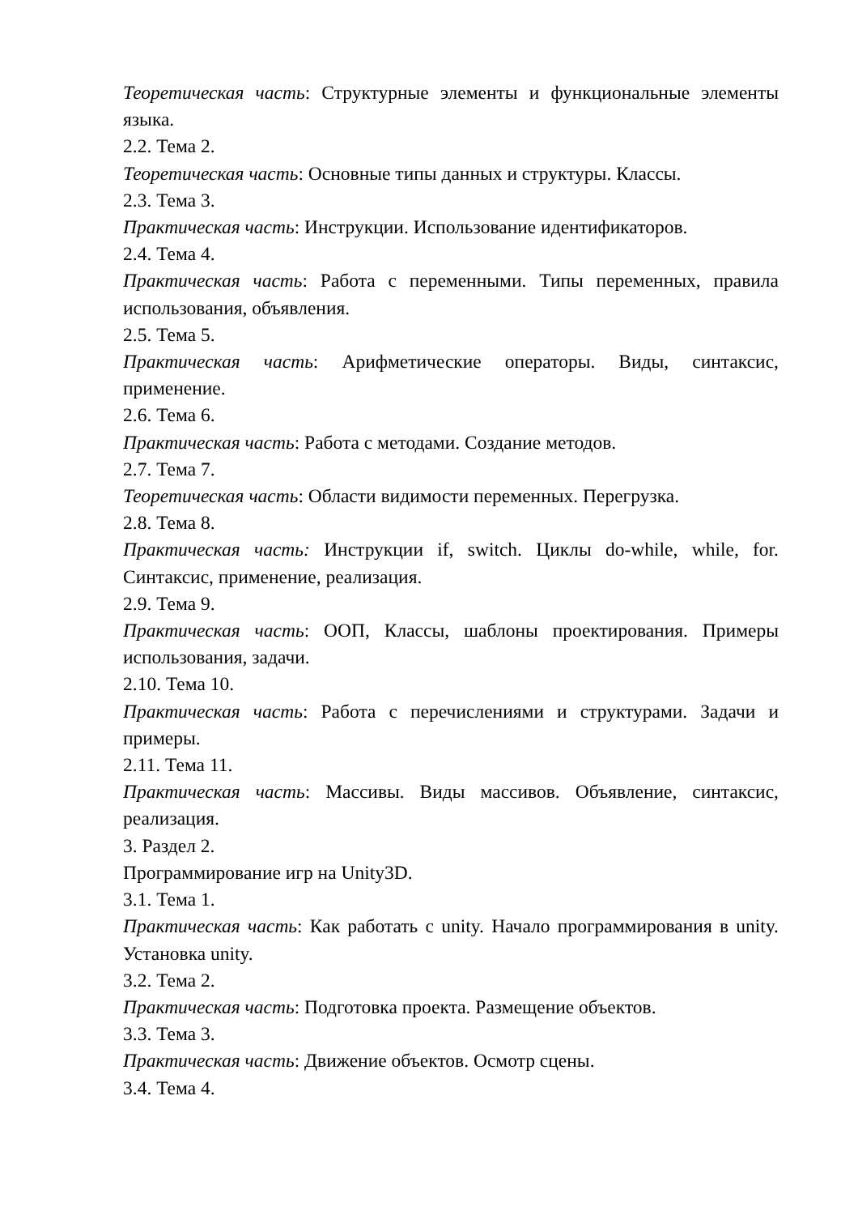Теоретическая часть: Структурные элементы и функциональные элементы языка.
2.2. Тема 2.
Теоретическая часть: Основные типы данных и структуры. Классы.
2.3. Тема 3.
Практическая часть: Инструкции. Использование идентификаторов.
2.4. Тема 4.
Практическая часть: Работа с переменными. Типы переменных, правила использования, объявления.
2.5. Тема 5.
Практическая часть: Арифметические операторы. Виды, синтаксис, применение.
2.6. Тема 6.
Практическая часть: Работа с методами. Создание методов.
2.7. Тема 7.
Теоретическая часть: Области видимости переменных. Перегрузка.
2.8. Тема 8.
Практическая часть: Инструкции if, switch. Циклы do-while, while, for. Синтаксис, применение, реализация.
2.9. Тема 9.
Практическая часть: ООП, Классы, шаблоны проектирования. Примеры использования, задачи.
2.10. Тема 10.
Практическая часть: Работа с перечислениями и структурами. Задачи и примеры.
2.11. Тема 11.
Практическая часть: Массивы. Виды массивов. Объявление, синтаксис, реализация.
3. Раздел 2.
Программирование игр на Unity3D.
3.1. Тема 1.
Практическая часть: Как работать с unity. Начало программирования в unity. Установка unity.
3.2. Тема 2.
Практическая часть: Подготовка проекта. Размещение объектов.
3.3. Тема 3.
Практическая часть: Движение объектов. Осмотр сцены.
3.4. Тема 4.